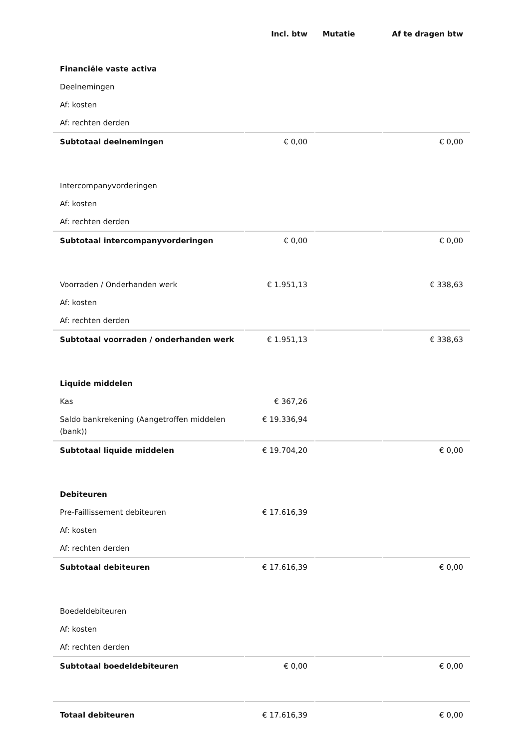| | Incl. btw | Mutatie | Af te dragen btw |
| --- | --- | --- | --- |
| Financiële vaste activa | | | |
| Deelnemingen | | | |
| Af: kosten | | | |
| Af: rechten derden | | | |
| Subtotaal deelnemingen | € 0,00 | | € 0,00 |
| Intercompanyvorderingen | | | |
| Af: kosten | | | |
| Af: rechten derden | | | |
| Subtotaal intercompanyvorderingen | € 0,00 | | € 0,00 |
| Voorraden / Onderhanden werk | € 1.951,13 | | € 338,63 |
| Af: kosten | | | |
| Af: rechten derden | | | |
| Subtotaal voorraden / onderhanden werk | € 1.951,13 | | € 338,63 |
| Liquide middelen | | | |
| Kas | € 367,26 | | |
| Saldo bankrekening (Aangetroffen middelen (bank)) | € 19.336,94 | | |
| Subtotaal liquide middelen | € 19.704,20 | | € 0,00 |
| Debiteuren | | | |
| Pre-Faillissement debiteuren | € 17.616,39 | | |
| Af: kosten | | | |
| Af: rechten derden | | | |
| Subtotaal debiteuren | € 17.616,39 | | € 0,00 |
| Boedeldebiteuren | | | |
| Af: kosten | | | |
| Af: rechten derden | | | |
| Subtotaal boedeldebiteuren | € 0,00 | | € 0,00 |
| Totaal debiteuren | € 17.616,39 | | € 0,00 |